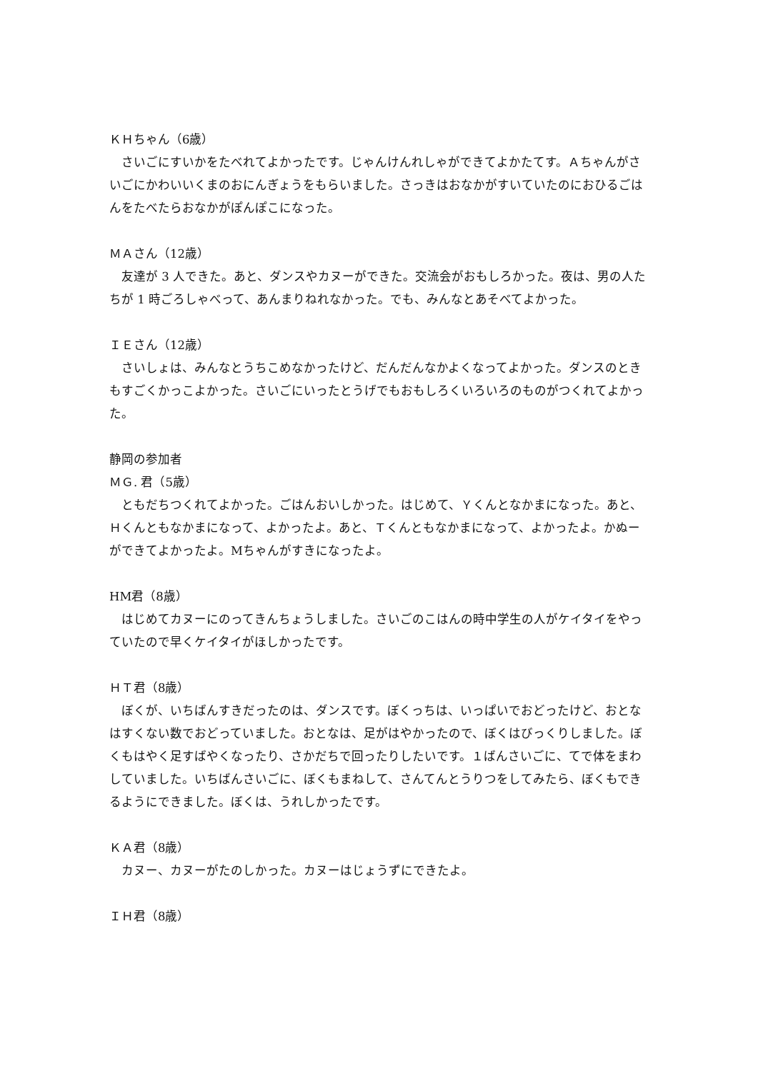ＫＨちゃん（6歳）
　さいごにすいかをたべれてよかったです。じゃんけんれしゃができてよかたてす。Ａちゃんがさいごにかわいいくまのおにんぎょうをもらいました。さっきはおなかがすいていたのにおひるごはんをたべたらおなかがぽんぽこになった。
ＭＡさん（12歳）
　友達が 3 人できた。あと、ダンスやカヌーができた。交流会がおもしろかった。夜は、男の人たちが 1 時ごろしゃべって、あんまりねれなかった。でも、みんなとあそべてよかった。
ＩＥさん（12歳）
　さいしょは、みんなとうちこめなかったけど、だんだんなかよくなってよかった。ダンスのときもすごくかっこよかった。さいごにいったとうげでもおもしろくいろいろのものがつくれてよかった。
静岡の参加者
ＭＧ. 君（5歳）
　ともだちつくれてよかった。ごはんおいしかった。はじめて、Ｙくんとなかまになった。あと、Ｈくんともなかまになって、よかったよ。あと、Ｔくんともなかまになって、よかったよ。かぬーができてよかったよ。Mちゃんがすきになったよ。
HM君（8歳）
　はじめてカヌーにのってきんちょうしました。さいごのこはんの時中学生の人がケイタイをやっていたので早くケイタイがほしかったです。
ＨＴ君（8歳）
　ぼくが、いちばんすきだったのは、ダンスです。ぼくっちは、いっぱいでおどったけど、おとなはすくない数でおどっていました。おとなは、足がはやかったので、ぼくはびっくりしました。ぼくもはやく足すばやくなったり、さかだちで回ったりしたいです。１ばんさいごに、てで体をまわしていました。いちばんさいごに、ぼくもまねして、さんてんとうりつをしてみたら、ぼくもできるようにできました。ぼくは、うれしかったです。
ＫＡ君（8歳）
　カヌー、カヌーがたのしかった。カヌーはじょうずにできたよ。
ＩＨ君（8歳）